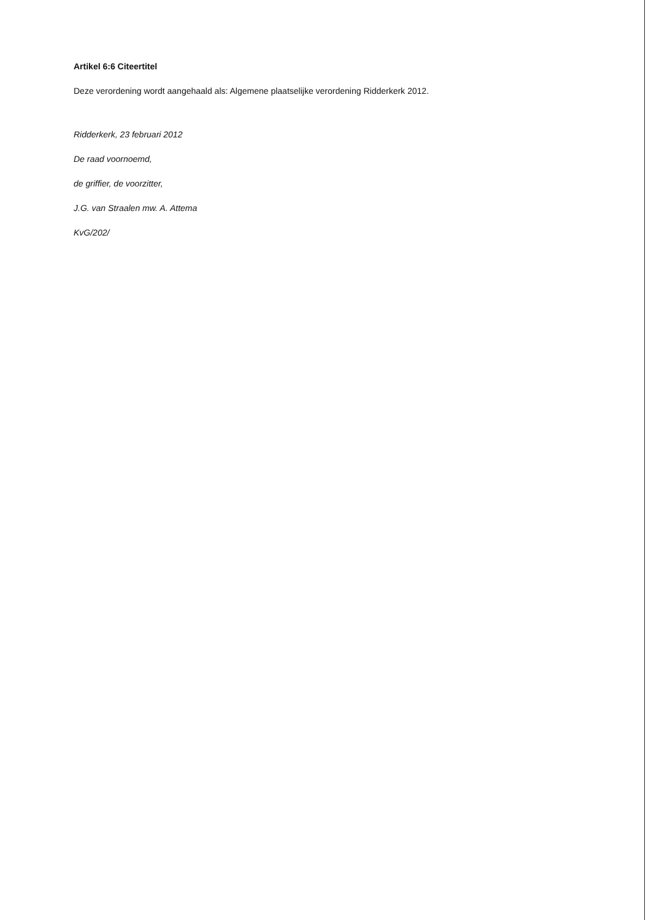Artikel 6:6 Citeertitel
Deze verordening wordt aangehaald als: Algemene plaatselijke verordening Ridderkerk 2012.
Ridderkerk, 23 februari 2012
De raad voornoemd,
de griffier, de voorzitter,
J.G. van Straalen mw. A. Attema
KvG/202/